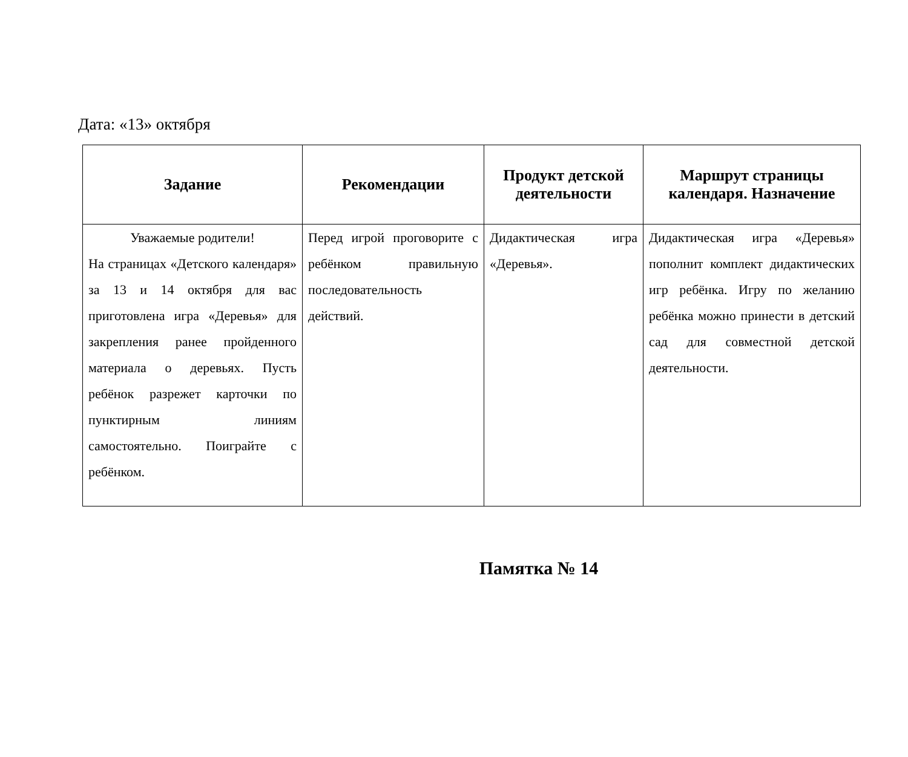Дата: «13» октября
| Задание | Рекомендации | Продукт детской деятельности | Маршрут страницы календаря. Назначение |
| --- | --- | --- | --- |
| Уважаемые родители! На страницах «Детского календаря» за 13 и 14 октября для вас приготовлена игра «Деревья» для закрепления ранее пройденного материала о деревьях. Пусть ребёнок разрежет карточки по пунктирным линиям самостоятельно. Поиграйте с ребёнком. | Перед игрой проговорите с ребёнком правильную последовательность действий. | Дидактическая игра «Деревья». | Дидактическая игра «Деревья» пополнит комплект дидактических игр ребёнка. Игру по желанию ребёнка можно принести в детский сад для совместной детской деятельности. |
Памятка № 14